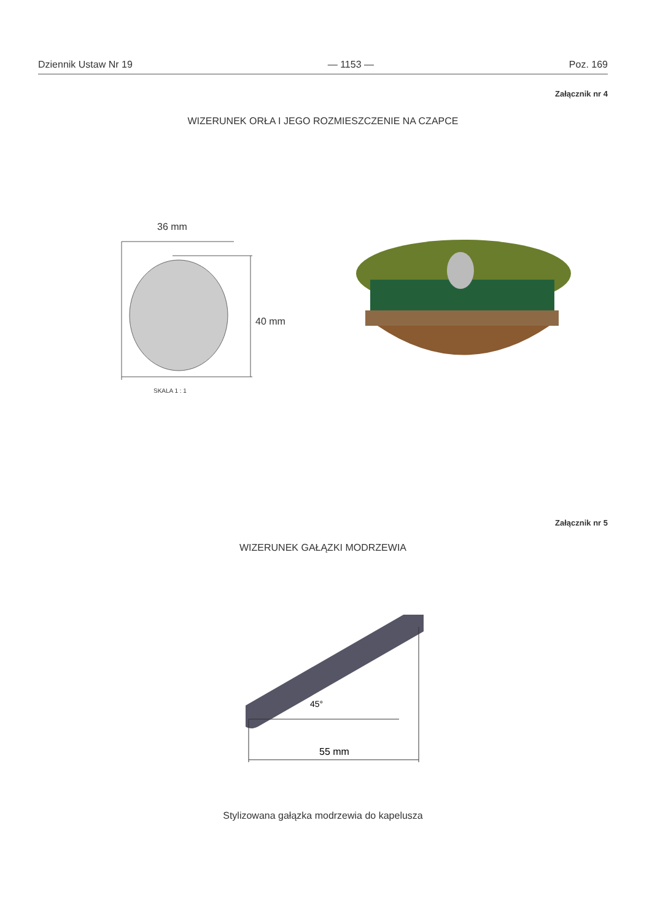Dziennik Ustaw Nr 19 — 1153 — Poz. 169
Załącznik nr 4
WIZERUNEK ORŁA I JEGO ROZMIESZCZENIE NA CZAPCE
36 mm
40 mm
SKALA 1 : 1
Załącznik nr 5
WIZERUNEK GAŁĄZKI MODRZEWIA
45°
55 mm
Stylizowana gałązka modrzewia do kapelusza